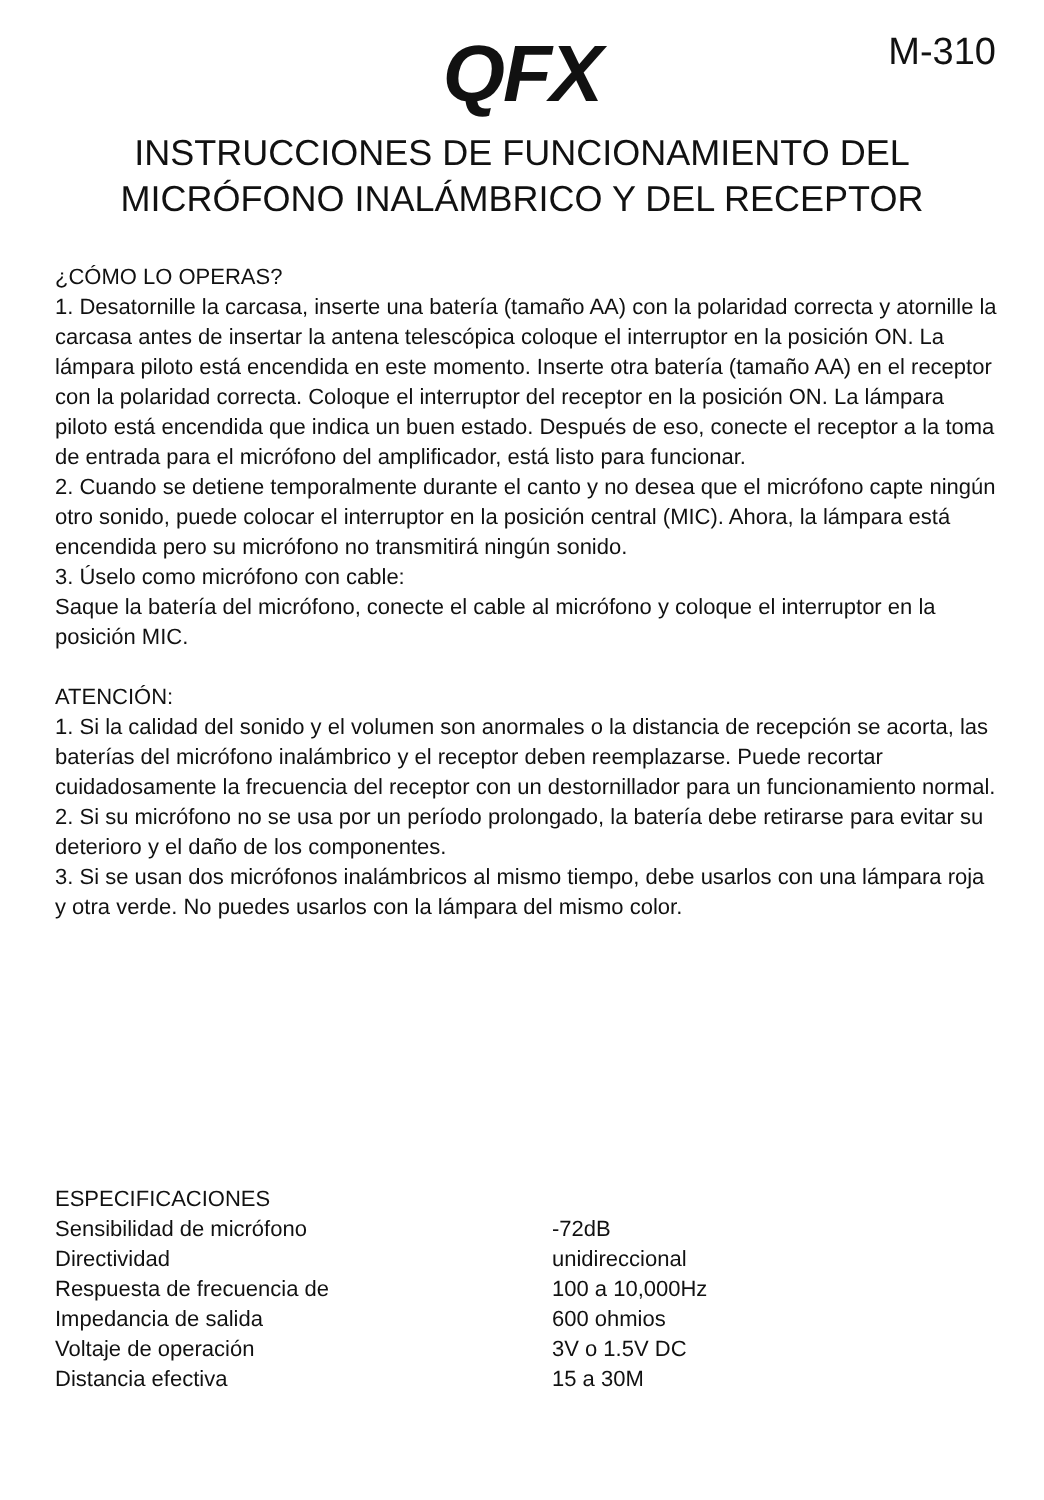QFX
M-310
INSTRUCCIONES DE FUNCIONAMIENTO DEL
MICRÓFONO INALÁMBRICO Y DEL RECEPTOR
¿CÓMO LO OPERAS?
1. Desatornille la carcasa, inserte una batería (tamaño AA) con la polaridad correcta y atornille la carcasa antes de insertar la antena telescópica coloque el interruptor en la posición ON. La lámpara piloto está encendida en este momento. Inserte otra batería (tamaño AA) en el receptor con la polaridad correcta. Coloque el interruptor del receptor en la posición ON. La lámpara piloto está encendida que indica un buen estado. Después de eso, conecte el receptor a la toma de entrada para el micrófono del amplificador, está listo para funcionar.
2. Cuando se detiene temporalmente durante el canto y no desea que el micrófono capte ningún otro sonido, puede colocar el interruptor en la posición central (MIC). Ahora, la lámpara está encendida pero su micrófono no transmitirá ningún sonido.
3. Úselo como micrófono con cable:
Saque la batería del micrófono, conecte el cable al micrófono y coloque el interruptor en la posición MIC.
ATENCIÓN:
1. Si la calidad del sonido y el volumen son anormales o la distancia de recepción se acorta, las baterías del micrófono inalámbrico y el receptor deben reemplazarse. Puede recortar cuidadosamente la frecuencia del receptor con un destornillador para un funcionamiento normal.
2. Si su micrófono no se usa por un período prolongado, la batería debe retirarse para evitar su deterioro y el daño de los componentes.
3. Si se usan dos micrófonos inalámbricos al mismo tiempo, debe usarlos con una lámpara roja y otra verde. No puedes usarlos con la lámpara del mismo color.
| ESPECIFICACIONES | |
| Sensibilidad de micrófono | -72dB |
| Directividad | unidireccional |
| Respuesta de frecuencia de | 100 a 10,000Hz |
| Impedancia de salida | 600 ohmios |
| Voltaje de operación | 3V o 1.5V DC |
| Distancia efectiva | 15 a 30M |